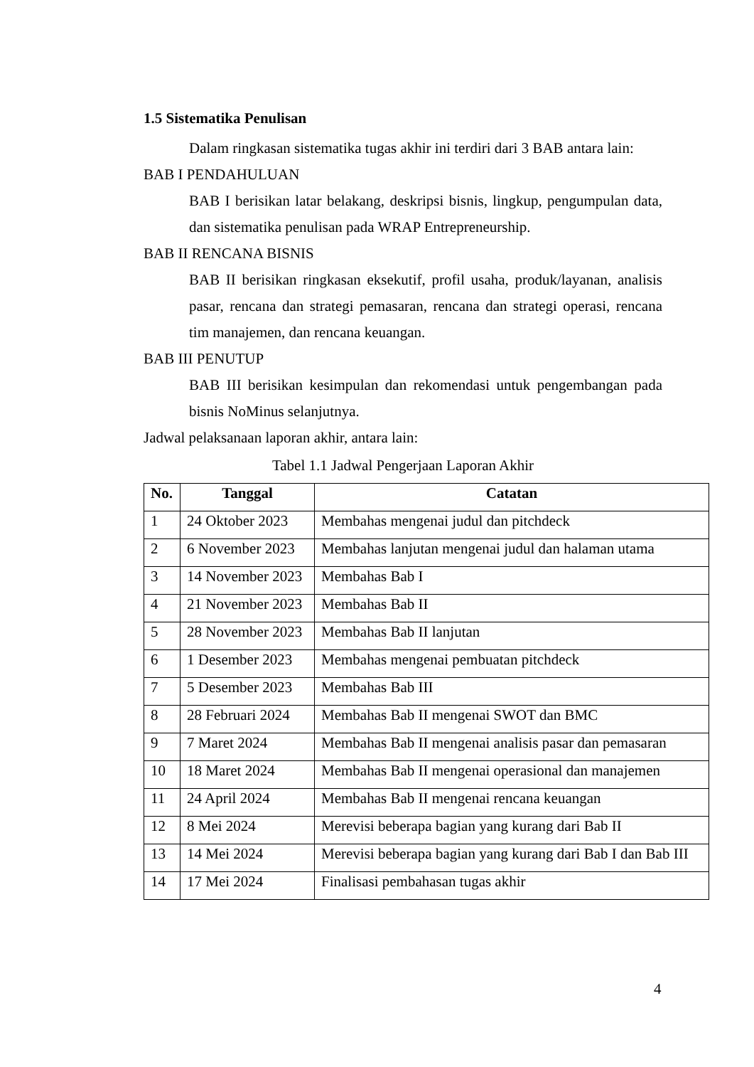1.5 Sistematika Penulisan
Dalam ringkasan sistematika tugas akhir ini terdiri dari 3 BAB antara lain:
BAB I PENDAHULUAN
BAB I berisikan latar belakang, deskripsi bisnis, lingkup, pengumpulan data, dan sistematika penulisan pada WRAP Entrepreneurship.
BAB II RENCANA BISNIS
BAB II berisikan ringkasan eksekutif, profil usaha, produk/layanan, analisis pasar, rencana dan strategi pemasaran, rencana dan strategi operasi, rencana tim manajemen, dan rencana keuangan.
BAB III PENUTUP
BAB III berisikan kesimpulan dan rekomendasi untuk pengembangan pada bisnis NoMinus selanjutnya.
Jadwal pelaksanaan laporan akhir, antara lain:
Tabel 1.1 Jadwal Pengerjaan Laporan Akhir
| No. | Tanggal | Catatan |
| --- | --- | --- |
| 1 | 24 Oktober 2023 | Membahas mengenai judul dan pitchdeck |
| 2 | 6 November 2023 | Membahas lanjutan mengenai judul dan halaman utama |
| 3 | 14 November 2023 | Membahas Bab I |
| 4 | 21 November 2023 | Membahas Bab II |
| 5 | 28 November 2023 | Membahas Bab II lanjutan |
| 6 | 1 Desember 2023 | Membahas mengenai pembuatan pitchdeck |
| 7 | 5 Desember 2023 | Membahas Bab III |
| 8 | 28 Februari 2024 | Membahas Bab II mengenai SWOT dan BMC |
| 9 | 7 Maret 2024 | Membahas Bab II mengenai analisis pasar dan pemasaran |
| 10 | 18 Maret 2024 | Membahas Bab II mengenai operasional dan manajemen |
| 11 | 24 April 2024 | Membahas Bab II mengenai rencana keuangan |
| 12 | 8 Mei 2024 | Merevisi beberapa bagian yang kurang dari Bab II |
| 13 | 14 Mei 2024 | Merevisi beberapa bagian yang kurang dari Bab I dan Bab III |
| 14 | 17 Mei 2024 | Finalisasi pembahasan tugas akhir |
4